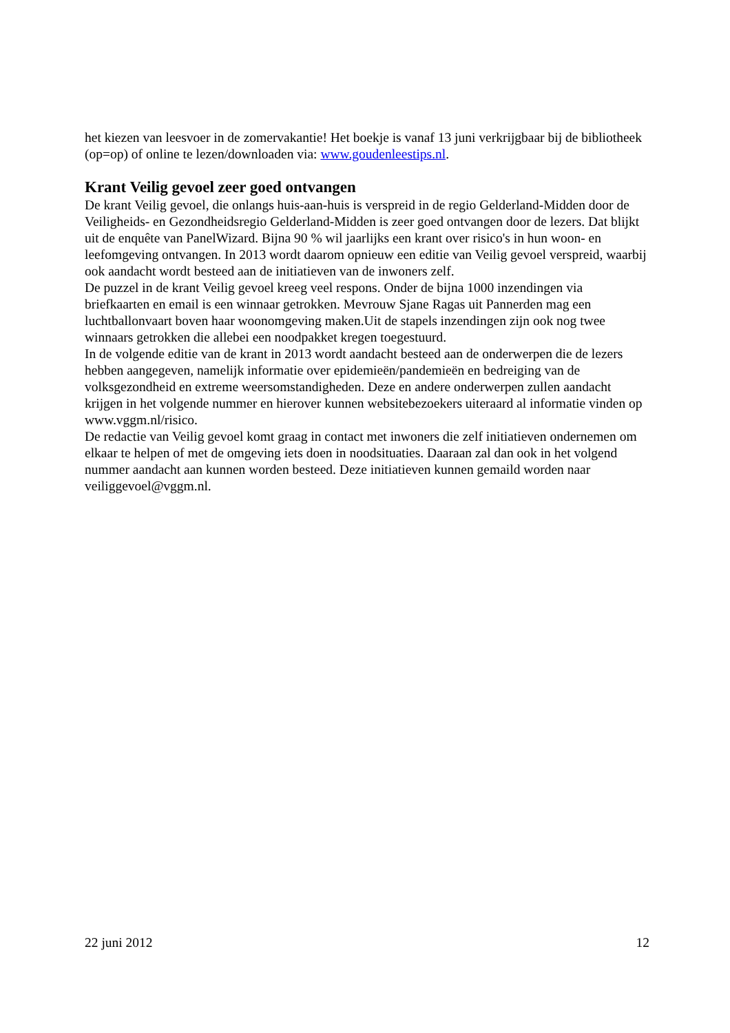het kiezen van leesvoer in de zomervakantie! Het boekje is vanaf 13 juni verkrijgbaar bij de bibliotheek (op=op) of online te lezen/downloaden via: www.goudenleestips.nl.
Krant Veilig gevoel zeer goed ontvangen
De krant Veilig gevoel, die onlangs huis-aan-huis is verspreid in de regio Gelderland-Midden door de Veiligheids- en Gezondheidsregio Gelderland-Midden is zeer goed ontvangen door de lezers. Dat blijkt uit de enquête van PanelWizard. Bijna 90 % wil jaarlijks een krant over risico's in hun woon- en leefomgeving ontvangen. In 2013 wordt daarom opnieuw een editie van Veilig gevoel verspreid, waarbij ook aandacht wordt besteed aan de initiatieven van de inwoners zelf.
De puzzel in de krant Veilig gevoel kreeg veel respons. Onder de bijna 1000 inzendingen via briefkaarten en email is een winnaar getrokken. Mevrouw Sjane Ragas uit Pannerden mag een luchtballonvaart boven haar woonomgeving maken.Uit de stapels inzendingen zijn ook nog twee winnaars getrokken die allebei een noodpakket kregen toegestuurd.
In de volgende editie van de krant in 2013 wordt aandacht besteed aan de onderwerpen die de lezers hebben aangegeven, namelijk informatie over epidemieën/pandemieën en bedreiging van de volksgezondheid en extreme weersomstandigheden. Deze en andere onderwerpen zullen aandacht krijgen in het volgende nummer en hierover kunnen websitebezoekers uiteraard al informatie vinden op www.vggm.nl/risico.
De redactie van Veilig gevoel komt graag in contact met inwoners die zelf initiatieven ondernemen om elkaar te helpen of met de omgeving iets doen in noodsituaties. Daaraan zal dan ook in het volgend nummer aandacht aan kunnen worden besteed. Deze initiatieven kunnen gemaild worden naar veiliggevoel@vggm.nl.
22 juni 2012 12